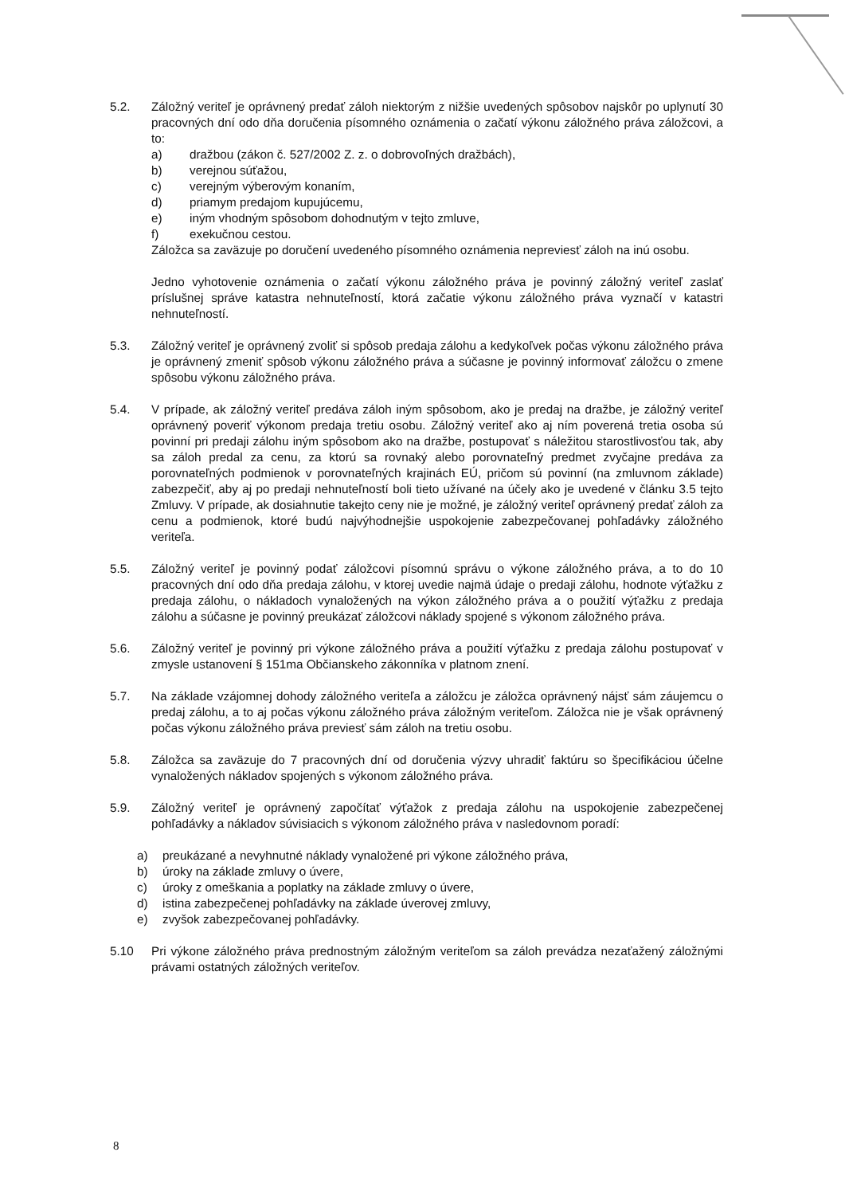5.2. Záložný veriteľ je oprávnený predať záloh niektorým z nižšie uvedených spôsobov najskôr po uplynutí 30 pracovných dní odo dňa doručenia písomného oznámenia o začatí výkonu záložného práva záložcovi, a to:
a) dražbou (zákon č. 527/2002 Z. z. o dobrovoľných dražbách),
b) verejnou súťažou,
c) verejným výberovým konaním,
d) priamym predajom kupujúcemu,
e) iným vhodným spôsobom dohodnutým v tejto zmluve,
f) exekučnou cestou.
Záložca sa zaväzuje po doručení uvedeného písomného oznámenia nepreviesť záloh na inú osobu.
Jedno vyhotovenie oznámenia o začatí výkonu záložného práva je povinný záložný veriteľ zaslať príslušnej správe katastra nehnuteľností, ktorá začatie výkonu záložného práva vyznačí v katastri nehnuteľností.
5.3. Záložný veriteľ je oprávnený zvoliť si spôsob predaja zálohu a kedykoľvek počas výkonu záložného práva je oprávnený zmeniť spôsob výkonu záložného práva a súčasne je povinný informovať záložcu o zmene spôsobu výkonu záložného práva.
5.4. V prípade, ak záložný veriteľ predáva záloh iným spôsobom, ako je predaj na dražbe, je záložný veriteľ oprávnený poveriť výkonom predaja tretiu osobu. Záložný veriteľ ako aj ním poverená tretia osoba sú povinní pri predaji zálohu iným spôsobom ako na dražbe, postupovať s náležitou starostlivosťou tak, aby sa záloh predal za cenu, za ktorú sa rovnaký alebo porovnateľný predmet zvyčajne predáva za porovnateľných podmienok v porovnateľných krajinách EÚ, pričom sú povinní (na zmluvnom základe) zabezpečiť, aby aj po predaji nehnuteľností boli tieto užívané na účely ako je uvedené v článku 3.5 tejto Zmluvy. V prípade, ak dosiahnutie takejto ceny nie je možné, je záložný veriteľ oprávnený predať záloh za cenu a podmienok, ktoré budú najvýhodnejšie uspokojenie zabezpečovanej pohľadávky záložného veriteľa.
5.5. Záložný veriteľ je povinný podať záložcovi písomnú správu o výkone záložného práva, a to do 10 pracovných dní odo dňa predaja zálohu, v ktorej uvedie najmä údaje o predaji zálohu, hodnote výťažku z predaja zálohu, o nákladoch vynaložených na výkon záložného práva a o použití výťažku z predaja zálohu a súčasne je povinný preukázať záložcovi náklady spojené s výkonom záložného práva.
5.6. Záložný veriteľ je povinný pri výkone záložného práva a použití výťažku z predaja zálohu postupovať v zmysle ustanovení § 151ma Občianskeho zákonníka v platnom znení.
5.7. Na základe vzájomnej dohody záložného veriteľa a záložcu je záložca oprávnený nájsť sám záujemcu o predaj zálohu, a to aj počas výkonu záložného práva záložným veriteľom. Záložca nie je však oprávnený počas výkonu záložného práva previesť sám záloh na tretiu osobu.
5.8. Záložca sa zaväzuje do 7 pracovných dní od doručenia výzvy uhradiť faktúru so špecifikáciou účelne vynaložených nákladov spojených s výkonom záložného práva.
5.9. Záložný veriteľ je oprávnený započítať výťažok z predaja zálohu na uspokojenie zabezpečenej pohľadávky a nákladov súvisiacich s výkonom záložného práva v nasledovnom poradí:
a) preukázané a nevyhnutné náklady vynaložené pri výkone záložného práva,
b) úroky na základe zmluvy o úvere,
c) úroky z omeškania a poplatky na základe zmluvy o úvere,
d) istina zabezpečenej pohľadávky na základe úverovej zmluvy,
e) zvyšok zabezpečovanej pohľadávky.
5.10 Pri výkone záložného práva prednostným záložným veriteľom sa záloh prevádza nezaťažený záložnými právami ostatných záložných veriteľov.
8